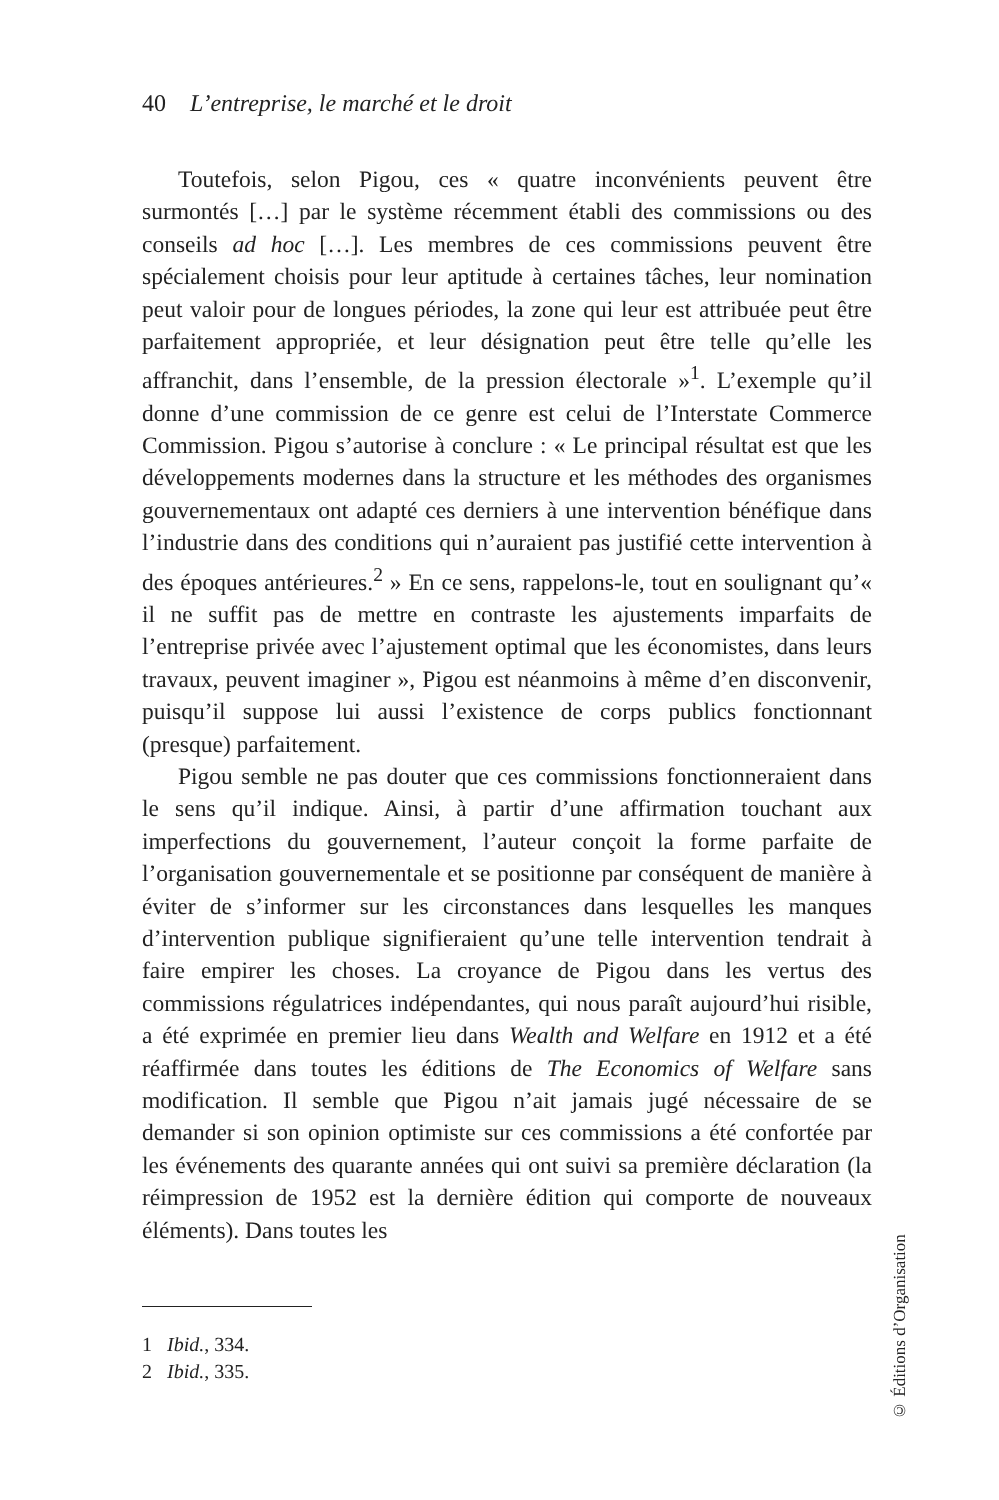40 L’entreprise, le marché et le droit
Toutefois, selon Pigou, ces « quatre inconvénients peuvent être surmontés […] par le système récemment établi des commissions ou des conseils ad hoc […]. Les membres de ces commissions peuvent être spécialement choisis pour leur aptitude à certaines tâches, leur nomination peut valoir pour de longues périodes, la zone qui leur est attribuée peut être parfaitement appropriée, et leur désignation peut être telle qu’elle les affranchit, dans l’ensemble, de la pression électorale »<sup>1</sup>. L’exemple qu’il donne d’une commission de ce genre est celui de l’Interstate Commerce Commission. Pigou s’autorise à conclure : « Le principal résultat est que les développements modernes dans la structure et les méthodes des organismes gouvernementaux ont adapté ces derniers à une intervention bénéfique dans l’industrie dans des conditions qui n’auraient pas justifié cette intervention à des époques antérieures.<sup>2</sup> » En ce sens, rappelons-le, tout en soulignant qu’« il ne suffit pas de mettre en contraste les ajustements imparfaits de l’entreprise privée avec l’ajustement optimal que les économistes, dans leurs travaux, peuvent imaginer », Pigou est néanmoins à même d’en disconvenir, puisqu’il suppose lui aussi l’existence de corps publics fonctionnant (presque) parfaitement.
Pigou semble ne pas douter que ces commissions fonctionneraient dans le sens qu’il indique. Ainsi, à partir d’une affirmation touchant aux imperfections du gouvernement, l’auteur conçoit la forme parfaite de l’organisation gouvernementale et se positionne par conséquent de manière à éviter de s’informer sur les circonstances dans lesquelles les manques d’intervention publique signifieraient qu’une telle intervention tendrait à faire empirer les choses. La croyance de Pigou dans les vertus des commissions régulatrices indépendantes, qui nous paraît aujourd’hui risible, a été exprimée en premier lieu dans Wealth and Welfare en 1912 et a été réaffirmée dans toutes les éditions de The Economics of Welfare sans modification. Il semble que Pigou n’ait jamais jugé nécessaire de se demander si son opinion optimiste sur ces commissions a été confortée par les événements des quarante années qui ont suivi sa première déclaration (la réimpression de 1952 est la dernière édition qui comporte de nouveaux éléments). Dans toutes les
1 Ibid., 334.
2 Ibid., 335.
© Éditions d’Organisation